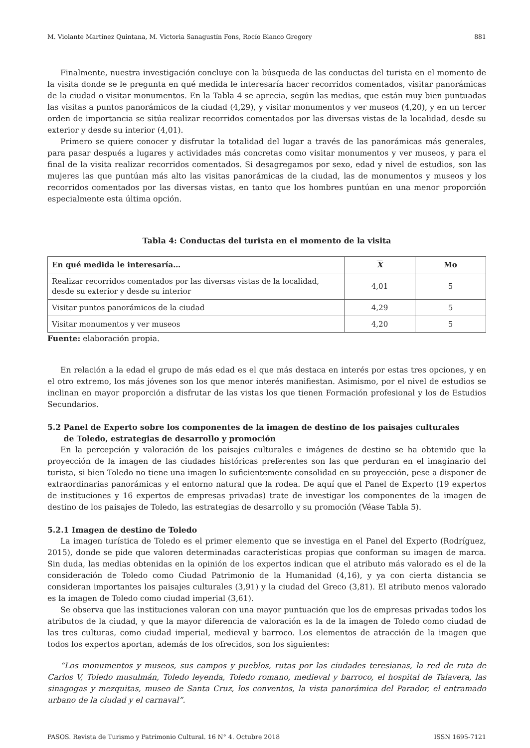M. Violante Martínez Quintana, M. Victoria Sanagustín Fons, Rocío Blanco Gregory 881
Finalmente, nuestra investigación concluye con la búsqueda de las conductas del turista en el momento de la visita donde se le pregunta en qué medida le interesaría hacer recorridos comentados, visitar panorámicas de la ciudad o visitar monumentos. En la Tabla 4 se aprecia, según las medias, que están muy bien puntuadas las visitas a puntos panorámicos de la ciudad (4,29), y visitar monumentos y ver museos (4,20), y en un tercer orden de importancia se sitúa realizar recorridos comentados por las diversas vistas de la localidad, desde su exterior y desde su interior (4,01).
Primero se quiere conocer y disfrutar la totalidad del lugar a través de las panorámicas más generales, para pasar después a lugares y actividades más concretas como visitar monumentos y ver museos, y para el final de la visita realizar recorridos comentados. Si desagregamos por sexo, edad y nivel de estudios, son las mujeres las que puntúan más alto las visitas panorámicas de la ciudad, las de monumentos y museos y los recorridos comentados por las diversas vistas, en tanto que los hombres puntúan en una menor proporción especialmente esta última opción.
Tabla 4: Conductas del turista en el momento de la visita
| En qué medida le interesaría… | X | Mo |
| --- | --- | --- |
| Realizar recorridos comentados por las diversas vistas de la localidad, desde su exterior y desde su interior | 4,01 | 5 |
| Visitar puntos panorámicos de la ciudad | 4,29 | 5 |
| Visitar monumentos y ver museos | 4,20 | 5 |
Fuente: elaboración propia.
En relación a la edad el grupo de más edad es el que más destaca en interés por estas tres opciones, y en el otro extremo, los más jóvenes son los que menor interés manifiestan. Asimismo, por el nivel de estudios se inclinan en mayor proporción a disfrutar de las vistas los que tienen Formación profesional y los de Estudios Secundarios.
5.2 Panel de Experto sobre los componentes de la imagen de destino de los paisajes culturales
de Toledo, estrategias de desarrollo y promoción
En la percepción y valoración de los paisajes culturales e imágenes de destino se ha obtenido que la proyección de la imagen de las ciudades históricas preferentes son las que perduran en el imaginario del turista, si bien Toledo no tiene una imagen lo suficientemente consolidad en su proyección, pese a disponer de extraordinarias panorámicas y el entorno natural que la rodea. De aquí que el Panel de Experto (19 expertos de instituciones y 16 expertos de empresas privadas) trate de investigar los componentes de la imagen de destino de los paisajes de Toledo, las estrategias de desarrollo y su promoción (Véase Tabla 5).
5.2.1 Imagen de destino de Toledo
La imagen turística de Toledo es el primer elemento que se investiga en el Panel del Experto (Rodríguez, 2015), donde se pide que valoren determinadas características propias que conforman su imagen de marca. Sin duda, las medias obtenidas en la opinión de los expertos indican que el atributo más valorado es el de la consideración de Toledo como Ciudad Patrimonio de la Humanidad (4,16), y ya con cierta distancia se consideran importantes los paisajes culturales (3,91) y la ciudad del Greco (3,81). El atributo menos valorado es la imagen de Toledo como ciudad imperial (3,61).
Se observa que las instituciones valoran con una mayor puntuación que los de empresas privadas todos los atributos de la ciudad, y que la mayor diferencia de valoración es la de la imagen de Toledo como ciudad de las tres culturas, como ciudad imperial, medieval y barroco. Los elementos de atracción de la imagen que todos los expertos aportan, además de los ofrecidos, son los siguientes:
“Los monumentos y museos, sus campos y pueblos, rutas por las ciudades teresianas, la red de ruta de Carlos V, Toledo musulmán, Toledo leyenda, Toledo romano, medieval y barroco, el hospital de Talavera, las sinagogas y mezquitas, museo de Santa Cruz, los conventos, la vista panorámica del Parador, el entramado urbano de la ciudad y el carnaval”.
PASOS. Revista de Turismo y Patrimonio Cultural. 16 N° 4. Octubre 2018 ISSN 1695-7121